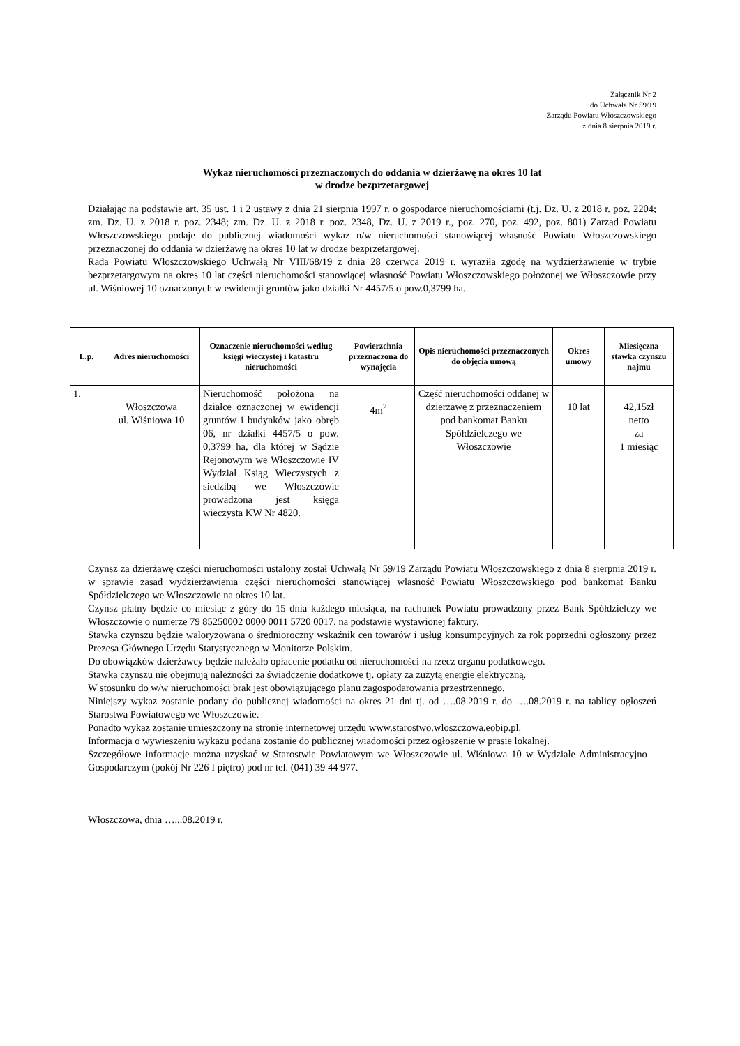Załącznik Nr 2
do Uchwała Nr 59/19
Zarządu Powiatu Włoszczowskiego
z dnia 8 sierpnia 2019 r.
Wykaz nieruchomości przeznaczonych do oddania w dzierżawę na okres 10 lat
w drodze bezprzetargowej
Działając na podstawie art. 35 ust. 1 i 2 ustawy z dnia 21 sierpnia 1997 r. o gospodarce nieruchomościami (t.j. Dz. U. z 2018 r. poz. 2204; zm. Dz. U. z 2018 r. poz. 2348; zm. Dz. U. z 2018 r. poz. 2348, Dz. U. z 2019 r., poz. 270, poz. 492, poz. 801) Zarząd Powiatu Włoszczowskiego podaje do publicznej wiadomości wykaz n/w nieruchomości stanowiącej własność Powiatu Włoszczowskiego przeznaczonej do oddania w dzierżawę na okres 10 lat w drodze bezprzetargowej.
Rada Powiatu Włoszczowskiego Uchwałą Nr VIII/68/19 z dnia 28 czerwca 2019 r. wyraziła zgodę na wydzierżawienie w trybie bezprzetargowym na okres 10 lat części nieruchomości stanowiącej własność Powiatu Włoszczowskiego położonej we Włoszczowie przy ul. Wiśniowej 10 oznaczonych w ewidencji gruntów jako działki Nr 4457/5 o pow.0,3799 ha.
| L.p. | Adres nieruchomości | Oznaczenie nieruchomości według księgi wieczystej i katastru nieruchomości | Powierzchnia przeznaczona do wynajęcia | Opis nieruchomości przeznaczonych do objęcia umową | Okres umowy | Miesięczna stawka czynszu najmu |
| --- | --- | --- | --- | --- | --- | --- |
| 1. | Włoszczowa ul. Wiśniowa 10 | Nieruchomość położona na działce oznaczonej w ewidencji gruntów i budynków jako obręb 06, nr działki 4457/5 o pow. 0,3799 ha, dla której w Sądzie Rejonowym we Włoszczowie IV Wydział Ksiąg Wieczystych z siedzibą we Włoszczowie prowadzona jest księga wieczysta KW Nr 4820. | 4m<sup>2</sup> | Część nieruchomości oddanej w dzierżawę z przeznaczeniem pod bankomat Banku Spółdzielczego we Włoszczowie | 10 lat | 42,15zł netto za 1 miesiąc |
Czynsz za dzierżawę części nieruchomości ustalony został Uchwałą Nr 59/19 Zarządu Powiatu Włoszczowskiego z dnia 8 sierpnia 2019 r. w sprawie zasad wydzierżawienia części nieruchomości stanowiącej własność Powiatu Włoszczowskiego pod bankomat Banku Spółdzielczego we Włoszczowie na okres 10 lat.
Czynsz płatny będzie co miesiąc z góry do 15 dnia każdego miesiąca, na rachunek Powiatu prowadzony przez Bank Spółdzielczy we Włoszczowie o numerze 79 85250002 0000 0011 5720 0017, na podstawie wystawionej faktury.
Stawka czynszu będzie waloryzowana o średnioroczny wskaźnik cen towarów i usług konsumpcyjnych za rok poprzedni ogłoszony przez Prezesa Głównego Urzędu Statystycznego w Monitorze Polskim.
Do obowiązków dzierżawcy będzie należało opłacenie podatku od nieruchomości na rzecz organu podatkowego.
Stawka czynszu nie obejmują należności za świadczenie dodatkowe tj. opłaty za zużytą energie elektryczną.
W stosunku do w/w nieruchomości brak jest obowiązującego planu zagospodarowania przestrzennego.
Niniejszy wykaz zostanie podany do publicznej wiadomości na okres 21 dni tj. od ….08.2019 r. do ….08.2019 r. na tablicy ogłoszeń Starostwa Powiatowego we Włoszczowie.
Ponadto wykaz zostanie umieszczony na stronie internetowej urzędu www.starostwo.wloszczowa.eobip.pl.
Informacja o wywieszeniu wykazu podana zostanie do publicznej wiadomości przez ogłoszenie w prasie lokalnej.
Szczegółowe informacje można uzyskać w Starostwie Powiatowym we Włoszczowie ul. Wiśniowa 10 w Wydziale Administracyjno – Gospodarczym (pokój Nr 226 I piętro) pod nr tel. (041) 39 44 977.
Włoszczowa, dnia …...08.2019 r.